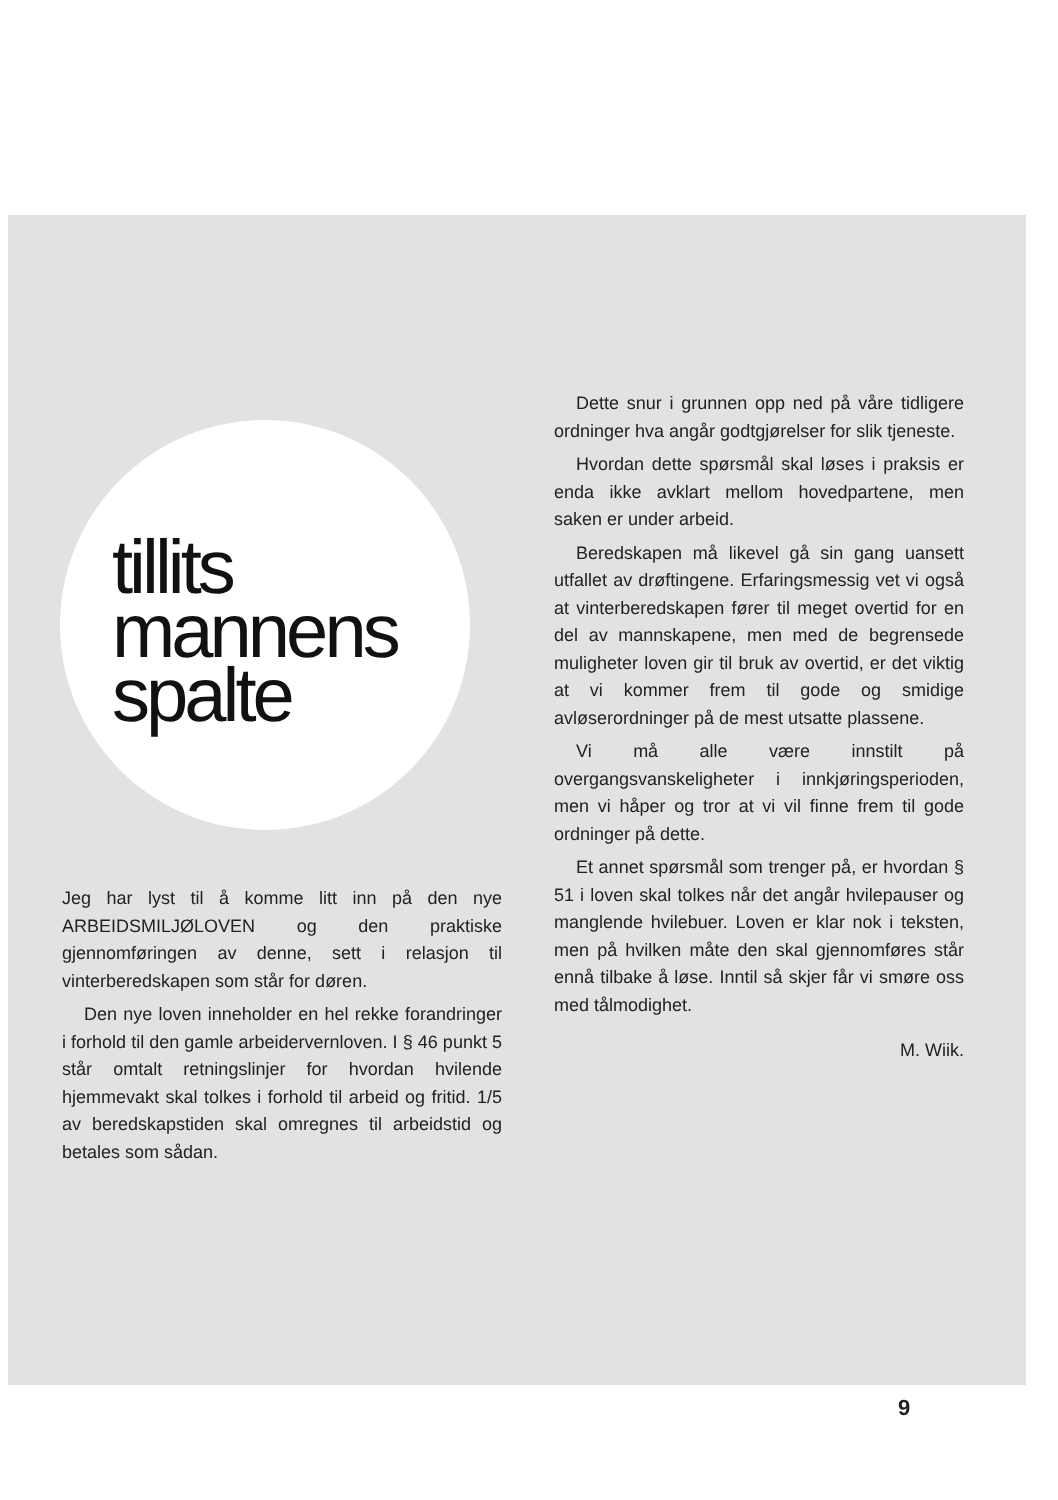tillits
mannens
spalte
Jeg har lyst til å komme litt inn på den nye ARBEIDSMILJØLOVEN og den praktiske gjennomføringen av denne, sett i relasjon til vinterberedskapen som står for døren.
Den nye loven inneholder en hel rekke forandringer i forhold til den gamle arbeidervernloven. I § 46 punkt 5 står omtalt retningslinjer for hvordan hvilende hjemmevakt skal tolkes i forhold til arbeid og fritid. 1/5 av beredskapstiden skal omregnes til arbeidstid og betales som sådan.
Dette snur i grunnen opp ned på våre tidligere ordninger hva angår godtgjørelser for slik tjeneste.
Hvordan dette spørsmål skal løses i praksis er enda ikke avklart mellom hovedpartene, men saken er under arbeid.
Beredskapen må likevel gå sin gang uansett utfallet av drøftingene. Erfaringsmessig vet vi også at vinterberedskapen fører til meget overtid for en del av mannskapene, men med de begrensede muligheter loven gir til bruk av overtid, er det viktig at vi kommer frem til gode og smidige avløserordninger på de mest utsatte plassene.
Vi må alle være innstilt på overgangsvanskeligheter i innkjøringsperioden, men vi håper og tror at vi vil finne frem til gode ordninger på dette.
Et annet spørsmål som trenger på, er hvordan § 51 i loven skal tolkes når det angår hvilepauser og manglende hvilebuer. Loven er klar nok i teksten, men på hvilken måte den skal gjennomføres står ennå tilbake å løse. Inntil så skjer får vi smøre oss med tålmodighet.
M. Wiik.
9